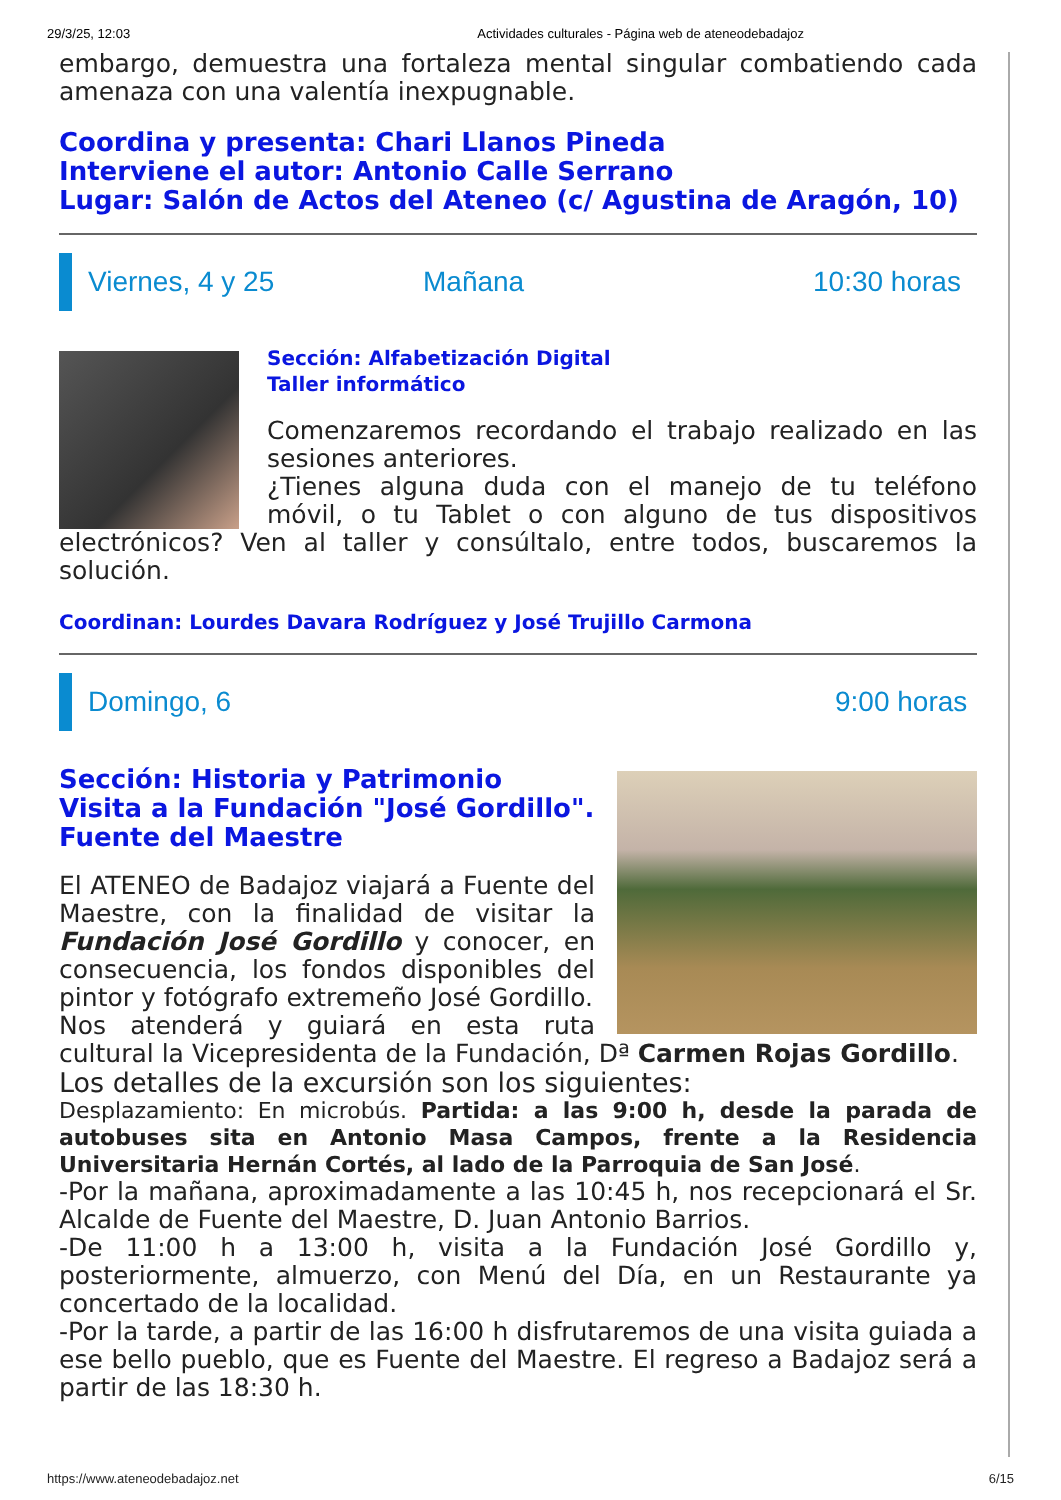29/3/25, 12:03 Actividades culturales - Página web de ateneodebadajoz
embargo, demuestra una fortaleza mental singular combatiendo cada amenaza con una valentía inexpugnable.
Coordina y presenta: Chari Llanos Pineda
Interviene el autor: Antonio Calle Serrano
Lugar: Salón de Actos del Ateneo (c/ Agustina de Aragón, 10)
Viernes, 4 y 25 Mañana 10:30 horas
Sección: Alfabetización Digital
Taller informático
Comenzaremos recordando el trabajo realizado en las sesiones anteriores.
¿Tienes alguna duda con el manejo de tu teléfono móvil, o tu Tablet o con alguno de tus dispositivos electrónicos? Ven al taller y consúltalo, entre todos, buscaremos la solución.
Coordinan: Lourdes Davara Rodríguez y José Trujillo Carmona
Domingo, 6 9:00 horas
Sección: Historia y Patrimonio
Visita a la Fundación "José Gordillo".
Fuente del Maestre
El ATENEO de Badajoz viajará a Fuente del Maestre, con la finalidad de visitar la Fundación José Gordillo y conocer, en consecuencia, los fondos disponibles del pintor y fotógrafo extremeño José Gordillo.
Nos atenderá y guiará en esta ruta cultural la Vicepresidenta de la Fundación, Dª Carmen Rojas Gordillo.
Los detalles de la excursión son los siguientes:
Desplazamiento: En microbús. Partida: a las 9:00 h, desde la parada de autobuses sita en Antonio Masa Campos, frente a la Residencia Universitaria Hernán Cortés, al lado de la Parroquia de San José.
-Por la mañana, aproximadamente a las 10:45 h, nos recepcionará el Sr. Alcalde de Fuente del Maestre, D. Juan Antonio Barrios.
-De 11:00 h a 13:00 h, visita a la Fundación José Gordillo y, posteriormente, almuerzo, con Menú del Día, en un Restaurante ya concertado de la localidad.
-Por la tarde, a partir de las 16:00 h disfrutaremos de una visita guiada a ese bello pueblo, que es Fuente del Maestre. El regreso a Badajoz será a partir de las 18:30 h.
https://www.ateneodebadajoz.net 6/15